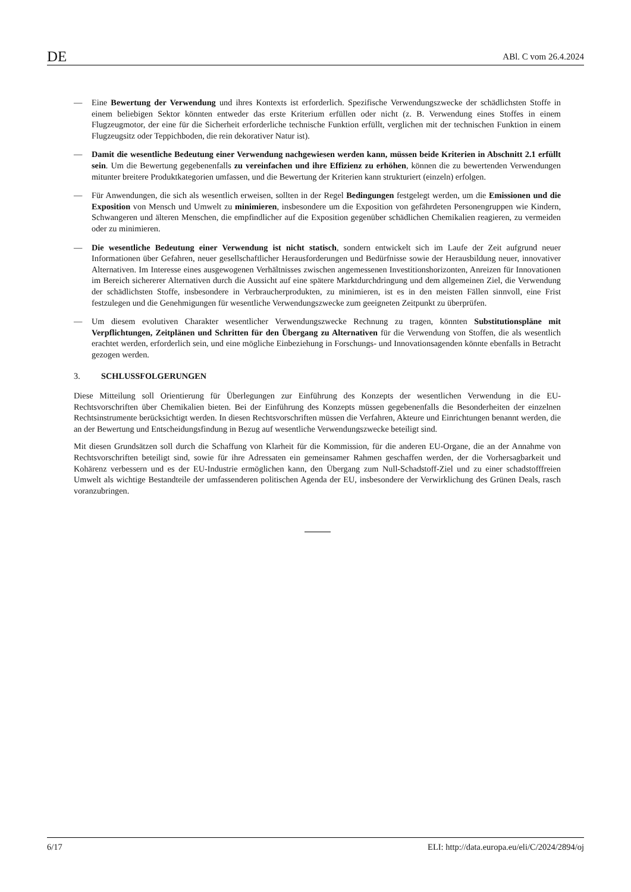DE ABl. C vom 26.4.2024
— Eine Bewertung der Verwendung und ihres Kontexts ist erforderlich. Spezifische Verwendungszwecke der schädlichsten Stoffe in einem beliebigen Sektor könnten entweder das erste Kriterium erfüllen oder nicht (z. B. Verwendung eines Stoffes in einem Flugzeugmotor, der eine für die Sicherheit erforderliche technische Funktion erfüllt, verglichen mit der technischen Funktion in einem Flugzeugsitz oder Teppichboden, die rein dekorativer Natur ist).
— Damit die wesentliche Bedeutung einer Verwendung nachgewiesen werden kann, müssen beide Kriterien in Abschnitt 2.1 erfüllt sein. Um die Bewertung gegebenenfalls zu vereinfachen und ihre Effizienz zu erhöhen, können die zu bewertenden Verwendungen mitunter breitere Produktkategorien umfassen, und die Bewertung der Kriterien kann strukturiert (einzeln) erfolgen.
— Für Anwendungen, die sich als wesentlich erweisen, sollten in der Regel Bedingungen festgelegt werden, um die Emissionen und die Exposition von Mensch und Umwelt zu minimieren, insbesondere um die Exposition von gefährdeten Personengruppen wie Kindern, Schwangeren und älteren Menschen, die empfindlicher auf die Exposition gegenüber schädlichen Chemikalien reagieren, zu vermeiden oder zu minimieren.
— Die wesentliche Bedeutung einer Verwendung ist nicht statisch, sondern entwickelt sich im Laufe der Zeit aufgrund neuer Informationen über Gefahren, neuer gesellschaftlicher Herausforderungen und Bedürfnisse sowie der Herausbildung neuer, innovativer Alternativen. Im Interesse eines ausgewogenen Verhältnisses zwischen angemessenen Investitionshorizonten, Anreizen für Innovationen im Bereich sichererer Alternativen durch die Aussicht auf eine spätere Marktdurchdringung und dem allgemeinen Ziel, die Verwendung der schädlichsten Stoffe, insbesondere in Verbraucherprodukten, zu minimieren, ist es in den meisten Fällen sinnvoll, eine Frist festzulegen und die Genehmigungen für wesentliche Verwendungszwecke zum geeigneten Zeitpunkt zu überprüfen.
— Um diesem evolutiven Charakter wesentlicher Verwendungszwecke Rechnung zu tragen, könnten Substitutionspläne mit Verpflichtungen, Zeitplänen und Schritten für den Übergang zu Alternativen für die Verwendung von Stoffen, die als wesentlich erachtet werden, erforderlich sein, und eine mögliche Einbeziehung in Forschungs- und Innovationsagenden könnte ebenfalls in Betracht gezogen werden.
3. SCHLUSSFOLGERUNGEN
Diese Mitteilung soll Orientierung für Überlegungen zur Einführung des Konzepts der wesentlichen Verwendung in die EU-Rechtsvorschriften über Chemikalien bieten. Bei der Einführung des Konzepts müssen gegebenenfalls die Besonderheiten der einzelnen Rechtsinstrumente berücksichtigt werden. In diesen Rechtsvorschriften müssen die Verfahren, Akteure und Einrichtungen benannt werden, die an der Bewertung und Entscheidungsfindung in Bezug auf wesentliche Verwendungszwecke beteiligt sind.
Mit diesen Grundsätzen soll durch die Schaffung von Klarheit für die Kommission, für die anderen EU-Organe, die an der Annahme von Rechtsvorschriften beteiligt sind, sowie für ihre Adressaten ein gemeinsamer Rahmen geschaffen werden, der die Vorhersagbarkeit und Kohärenz verbessern und es der EU-Industrie ermöglichen kann, den Übergang zum Null-Schadstoff-Ziel und zu einer schadstofffreien Umwelt als wichtige Bestandteile der umfassenderen politischen Agenda der EU, insbesondere der Verwirklichung des Grünen Deals, rasch voranzubringen.
6/17 ELI: http://data.europa.eu/eli/C/2024/2894/oj